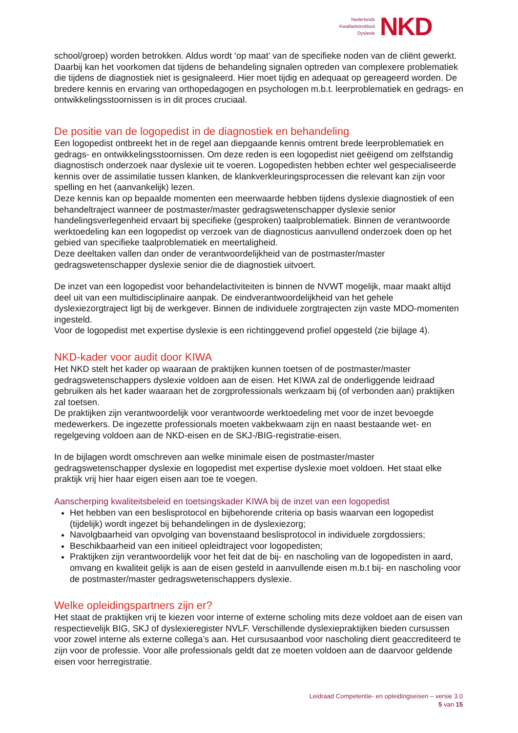Nederlands
Kwaliteitsinstituut
Dyslexie
NKD
school/groep) worden betrokken. Aldus wordt ‘op maat’ van de specifieke noden van de cliënt gewerkt. Daarbij kan het voorkomen dat tijdens de behandeling signalen optreden van complexere problematiek die tijdens de diagnostiek niet is gesignaleerd. Hier moet tijdig en adequaat op gereageerd worden. De bredere kennis en ervaring van orthopedagogen en psychologen m.b.t. leerproblematiek en gedrags- en ontwikkelingsstoornissen is in dit proces cruciaal.
De positie van de logopedist in de diagnostiek en behandeling
Een logopedist ontbreekt het in de regel aan diepgaande kennis omtrent brede leerproblematiek en gedrags- en ontwikkelingsstoornissen. Om deze reden is een logopedist niet geëigend om zelfstandig diagnostisch onderzoek naar dyslexie uit te voeren. Logopedisten hebben echter wel gespecialiseerde kennis over de assimilatie tussen klanken, de klankverkleuringsprocessen die relevant kan zijn voor spelling en het (aanvankelijk) lezen.
Deze kennis kan op bepaalde momenten een meerwaarde hebben tijdens dyslexie diagnostiek of een behandeltraject wanneer de postmaster/master gedragswetenschapper dyslexie senior handelingsverlegenheid ervaart bij specifieke (gesproken) taalproblematiek. Binnen de verantwoorde werktoedeling kan een logopedist op verzoek van de diagnosticus aanvullend onderzoek doen op het gebied van specifieke taalproblematiek en meertaligheid.
Deze deeltaken vallen dan onder de verantwoordelijkheid van de postmaster/master gedragswetenschapper dyslexie senior die de diagnostiek uitvoert.
De inzet van een logopedist voor behandelactiviteiten is binnen de NVWT mogelijk, maar maakt altijd deel uit van een multidisciplinaire aanpak. De eindverantwoordelijkheid van het gehele dyslexiezorgtraject ligt bij de werkgever. Binnen de individuele zorgtrajecten zijn vaste MDO-momenten ingesteld.
Voor de logopedist met expertise dyslexie is een richtinggevend profiel opgesteld (zie bijlage 4).
NKD-kader voor audit door KIWA
Het NKD stelt het kader op waaraan de praktijken kunnen toetsen of de postmaster/master gedragswetenschappers dyslexie voldoen aan de eisen. Het KIWA zal de onderliggende leidraad gebruiken als het kader waaraan het de zorgprofessionals werkzaam bij (of verbonden aan) praktijken zal toetsen.
De praktijken zijn verantwoordelijk voor verantwoorde werktoedeling met voor de inzet bevoegde medewerkers. De ingezette professionals moeten vakbekwaam zijn en naast bestaande wet- en regelgeving voldoen aan de NKD-eisen en de SKJ-/BIG-registratie-eisen.
In de bijlagen wordt omschreven aan welke minimale eisen de postmaster/master gedragswetenschapper dyslexie en logopedist met expertise dyslexie moet voldoen. Het staat elke praktijk vrij hier haar eigen eisen aan toe te voegen.
Aanscherping kwaliteitsbeleid en toetsingskader KIWA bij de inzet van een logopedist
Het hebben van een beslisprotocol en bijbehorende criteria op basis waarvan een logopedist (tijdelijk) wordt ingezet bij behandelingen in de dyslexiezorg;
Navolgbaarheid van opvolging van bovenstaand beslisprotocol in individuele zorgdossiers;
Beschikbaarheid van een initieel opleidtraject voor logopedisten;
Praktijken zijn verantwoordelijk voor het feit dat de bij- en nascholing van de logopedisten in aard, omvang en kwaliteit gelijk is aan de eisen gesteld in aanvullende eisen m.b.t bij- en nascholing voor de postmaster/master gedragswetenschappers dyslexie.
Welke opleidingspartners zijn er?
Het staat de praktijken vrij te kiezen voor interne of externe scholing mits deze voldoet aan de eisen van respectievelijk BIG, SKJ of dyslexieregister NVLF. Verschillende dyslexiepraktijken bieden cursussen voor zowel interne als externe collega’s aan. Het cursusaanbod voor nascholing dient geaccrediteerd te zijn voor de professie. Voor alle professionals geldt dat ze moeten voldoen aan de daarvoor geldende eisen voor herregistratie.
Leidraad Competentie- en opleidingseisen – versie 3.0
5 van 15